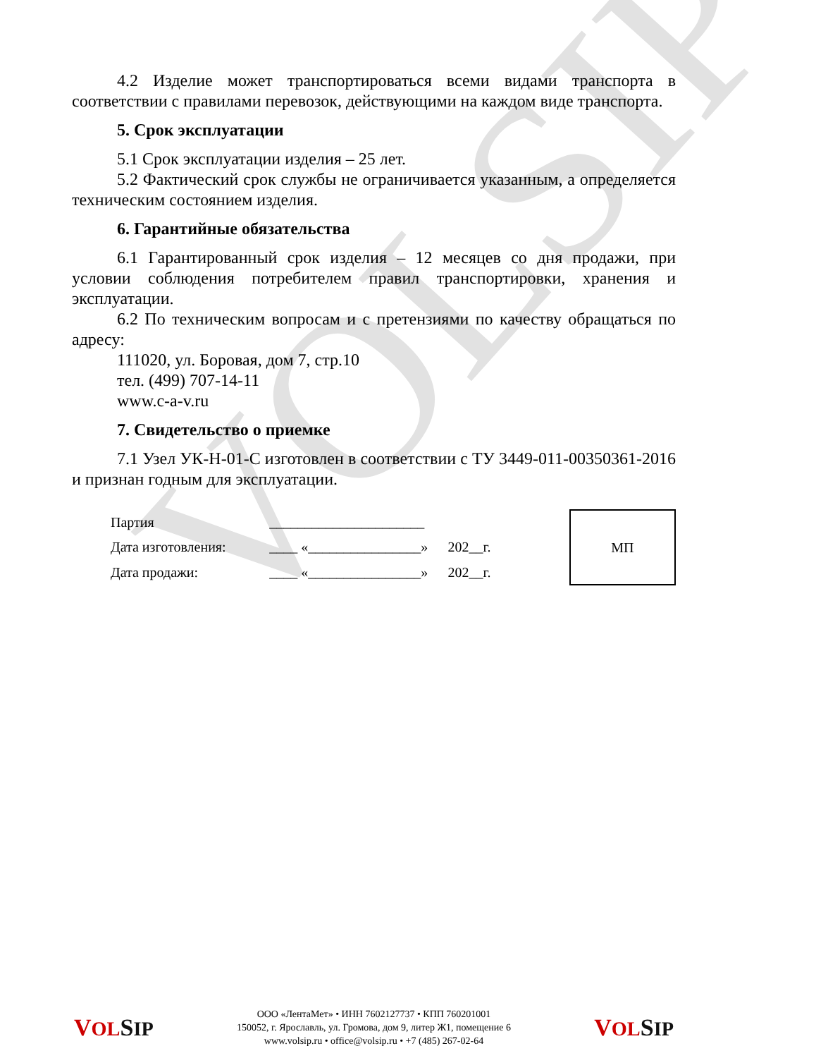VOLSIP
4.2 Изделие может транспортироваться всеми видами транспорта в соответствии с правилами перевозок, действующими на каждом виде транспорта.
5. Срок эксплуатации
5.1 Срок эксплуатации изделия – 25 лет.
5.2 Фактический срок службы не ограничивается указанным, а определяется техническим состоянием изделия.
6. Гарантийные обязательства
6.1 Гарантированный срок изделия – 12 месяцев со дня продажи, при условии соблюдения потребителем правил транспортировки, хранения и эксплуатации.
6.2 По техническим вопросам и с претензиями по качеству обращаться по адресу:
111020, ул. Боровая, дом 7, стр.10
тел. (499) 707-14-11
www.c-a-v.ru
7. Свидетельство о приемке
7.1 Узел УК-Н-01-С изготовлен в соответствии с ТУ 3449-011-00350361-2016 и признан годным для эксплуатации.
| Партия | ______________________ | | | МП |
| Дата изготовления: | ____ «________________» | 202__г. | | |
| Дата продажи: | ____ «________________» | 202__г. | | |
VOL SIP
ООО «ЛентаМет» • ИНН 7602127737 • КПП 760201001
150052, г. Ярославль, ул. Громова, дом 9, литер Ж1, помещение 6
www.volsip.ru • office@volsip.ru • +7 (485) 267-02-64
VOL SIP